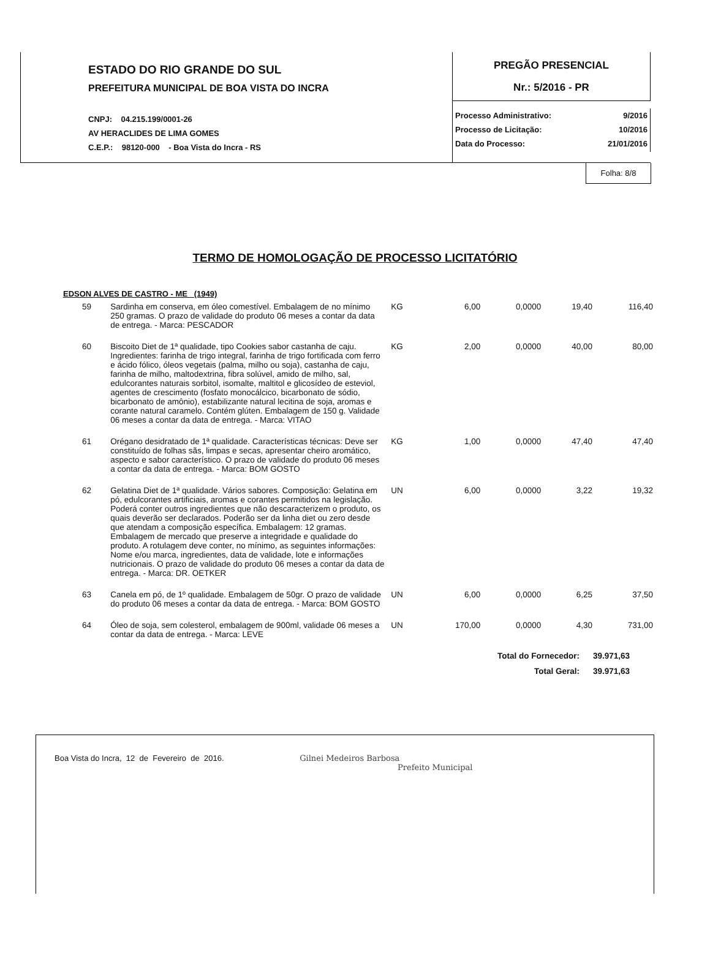ESTADO DO RIO GRANDE DO SUL
PREFEITURA MUNICIPAL DE BOA VISTA DO INCRA
CNPJ: 04.215.199/0001-26
AV HERACLIDES DE LIMA GOMES
C.E.P.: 98120-000 - Boa Vista do Incra - RS
PREGÃO PRESENCIAL
Nr.: 5/2016 - PR
| Processo Administrativo: | 9/2016 |
| Processo de Licitação: | 10/2016 |
| Data do Processo: | 21/01/2016 |
Folha: 8/8
TERMO DE HOMOLOGAÇÃO DE PROCESSO LICITATÓRIO
EDSON ALVES DE CASTRO - ME (1949)
| 59 | Sardinha em conserva, em óleo comestível. Embalagem de no mínimo 250 gramas. O prazo de validade do produto 06 meses a contar da data de entrega. - Marca: PESCADOR | KG | 6,00 | 0,0000 | 19,40 | 116,40 |
| 60 | Biscoito Diet de 1ª qualidade, tipo Cookies sabor castanha de caju. Ingredientes: farinha de trigo integral, farinha de trigo fortificada com ferro e ácido fólico, óleos vegetais (palma, milho ou soja), castanha de caju, farinha de milho, maltodextrina, fibra solúvel, amido de milho, sal, edulcorantes naturais sorbitol, isomalte, maltitol e glicosídeo de esteviol, agentes de crescimento (fosfato monocálcico, bicarbonato de sódio, bicarbonato de amônio), estabilizante natural lecitina de soja, aromas e corante natural caramelo. Contém glúten. Embalagem de 150 g. Validade 06 meses a contar da data de entrega. - Marca: VITAO | KG | 2,00 | 0,0000 | 40,00 | 80,00 |
| 61 | Orégano desidratado de 1ª qualidade. Características técnicas: Deve ser constituído de folhas sãs, limpas e secas, apresentar cheiro aromático, aspecto e sabor característico. O prazo de validade do produto 06 meses a contar da data de entrega. - Marca: BOM GOSTO | KG | 1,00 | 0,0000 | 47,40 | 47,40 |
| 62 | Gelatina Diet de 1ª qualidade. Vários sabores. Composição: Gelatina em pó, edulcorantes artificiais, aromas e corantes permitidos na legislação. Poderá conter outros ingredientes que não descaracterizem o produto, os quais deverão ser declarados. Poderão ser da linha diet ou zero desde que atendam a composição específica. Embalagem: 12 gramas. Embalagem de mercado que preserve a integridade e qualidade do produto. A rotulagem deve conter, no mínimo, as seguintes informações: Nome e/ou marca, ingredientes, data de validade, lote e informações nutricionais. O prazo de validade do produto 06 meses a contar da data de entrega. - Marca: DR. OETKER | UN | 6,00 | 0,0000 | 3,22 | 19,32 |
| 63 | Canela em pó, de 1º qualidade. Embalagem de 50gr. O prazo de validade do produto 06 meses a contar da data de entrega. - Marca: BOM GOSTO | UN | 6,00 | 0,0000 | 6,25 | 37,50 |
| 64 | Óleo de soja, sem colesterol, embalagem de 900ml, validade 06 meses a contar da data de entrega. - Marca: LEVE | UN | 170,00 | 0,0000 | 4,30 | 731,00 |
| Total do Fornecedor: | 39.971,63 |
| Total Geral: | 39.971,63 |
Boa Vista do Incra, 12 de Fevereiro de 2016. Gilnei Medeiros Barbosa
Prefeito Municipal